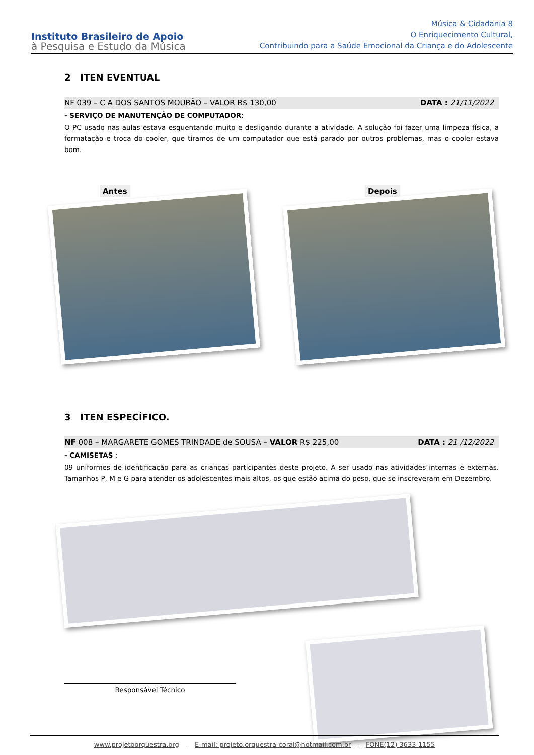Instituto Brasileiro de Apoio
à Pesquisa e Estudo da Música
Música & Cidadania 8
O Enriquecimento Cultural,
Contribuindo para a Saúde Emocional da Criança e do Adolescente
2 ITEN EVENTUAL
NF 039 – C A DOS SANTOS MOURÃO – VALOR R$ 130,00 DATA : 21/11/2022
- SERVIÇO DE MANUTENÇÃO DE COMPUTADOR:
O PC usado nas aulas estava esquentando muito e desligando durante a atividade. A solução foi fazer uma limpeza física, a formatação e troca do cooler, que tiramos de um computador que está parado por outros problemas, mas o cooler estava bom.
Antes Depois
3 ITEN ESPECÍFICO.
NF 008 – MARGARETE GOMES TRINDADE de SOUSA – VALOR R$ 225,00 DATA : 21 /12/2022
- CAMISETAS :
09 uniformes de identificação para as crianças participantes deste projeto. A ser usado nas atividades internas e externas. Tamanhos P, M e G para atender os adolescentes mais altos, os que estão acima do peso, que se inscreveram em Dezembro.
Responsável Técnico
www.projetoorquestra.org – E-mail: projeto.orquestra-coral@hotmail.com.br - FONE(12) 3633-1155